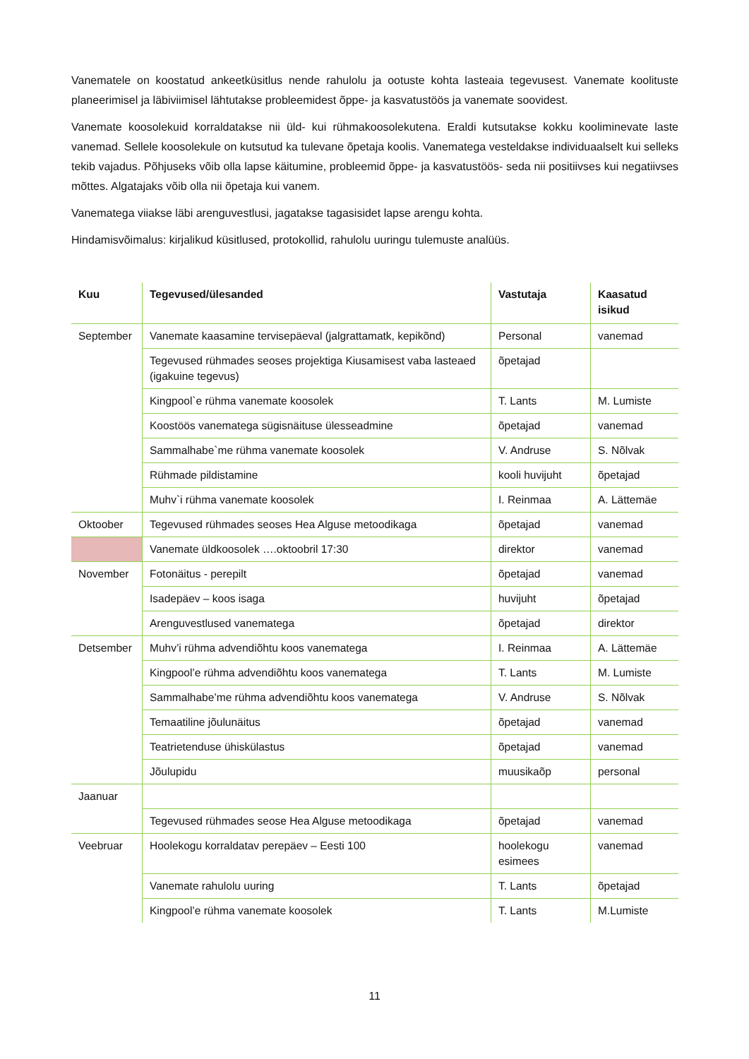Vanematele on koostatud ankeetküsitlus nende rahulolu ja ootuste kohta lasteaia tegevusest. Vanemate koolituste planeerimisel ja läbiviimisel lähtutakse probleemidest õppe- ja kasvatustöös ja vanemate soovidest.
Vanemate koosolekuid korraldatakse nii üld- kui rühmakoosolekutena. Eraldi kutsutakse kokku kooliminevate laste vanemad. Sellele koosolekule on kutsutud ka tulevane õpetaja koolis. Vanematega vesteldakse individuaalselt kui selleks tekib vajadus. Põhjuseks võib olla lapse käitumine, probleemid õppe- ja kasvatustöös- seda nii positiivses kui negatiivses mõttes. Algatajaks võib olla nii õpetaja kui vanem.
Vanematega viiakse läbi arenguvestlusi, jagatakse tagasisidet lapse arengu kohta.
Hindamisvõimalus: kirjalikud küsitlused, protokollid, rahulolu uuringu tulemuste analüüs.
| Kuu | Tegevused/ülesanded | Vastutaja | Kaasatud isikud |
| --- | --- | --- | --- |
| September | Vanemate kaasamine tervisepäeval (jalgrattamatk, kepikõnd) | Personal | vanemad |
| | Tegevused rühmades seoses projektiga Kiusamisest vaba lasteaed (igakuine tegevus) | õpetajad | |
| | Kingpool`e rühma vanemate koosolek | T. Lants | M. Lumiste |
| | Koostöös vanematega sügisnäituse ülesseadmine | õpetajad | vanemad |
| | Sammalhabe`me rühma vanemate koosolek | V. Andruse | S. Nõlvak |
| | Rühmade pildistamine | kooli huvijuht | õpetajad |
| | Muhv`i rühma vanemate koosolek | I. Reinmaa | A. Lättemäe |
| Oktoober | Tegevused rühmades seoses Hea Alguse metoodikaga | õpetajad | vanemad |
| | Vanemate üldkoosolek ….oktoobril 17:30 | direktor | vanemad |
| November | Fotonäitus - perepilt | õpetajad | vanemad |
| | Isadepäev – koos isaga | huvijuht | õpetajad |
| | Arenguvestlused vanematega | õpetajad | direktor |
| Detsember | Muhv’i rühma advendiõhtu koos vanematega | I. Reinmaa | A. Lättemäe |
| | Kingpool’e rühma advendiõhtu koos vanematega | T. Lants | M. Lumiste |
| | Sammalhabe’me rühma advendiõhtu koos vanematega | V. Andruse | S. Nõlvak |
| | Temaatiline jõulunäitus | õpetajad | vanemad |
| | Teatrietenduse ühiskülastus | õpetajad | vanemad |
| | Jõulupidu | muusikaõp | personal |
| Jaanuar | | | |
| | Tegevused rühmades seose Hea Alguse metoodikaga | õpetajad | vanemad |
| Veebruar | Hoolekogu korraldatav perepäev – Eesti 100 | hoolekogu esimees | vanemad |
| | Vanemate rahulolu uuring | T. Lants | õpetajad |
| | Kingpool’e rühma vanemate koosolek | T. Lants | M.Lumiste |
11